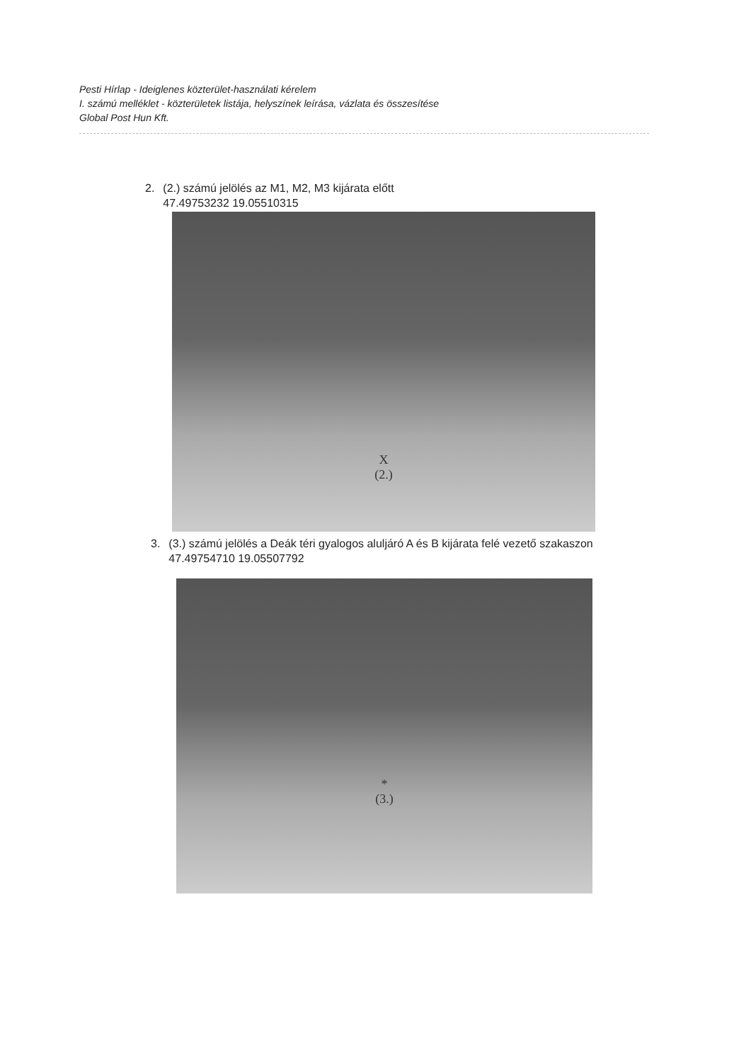Pesti Hírlap - Ideiglenes közterület-használati kérelem
I. számú melléklet - közterületek listája, helyszínek leírása, vázlata és összesítése
Global Post Hun Kft.
2. (2.) számú jelölés az M1, M2, M3 kijárata előtt
47.49753232 19.05510315
X
(2.)
3. (3.) számú jelölés a Deák téri gyalogos aluljáró A és B kijárata felé vezető szakaszon
47.49754710 19.05507792
*
(3.)